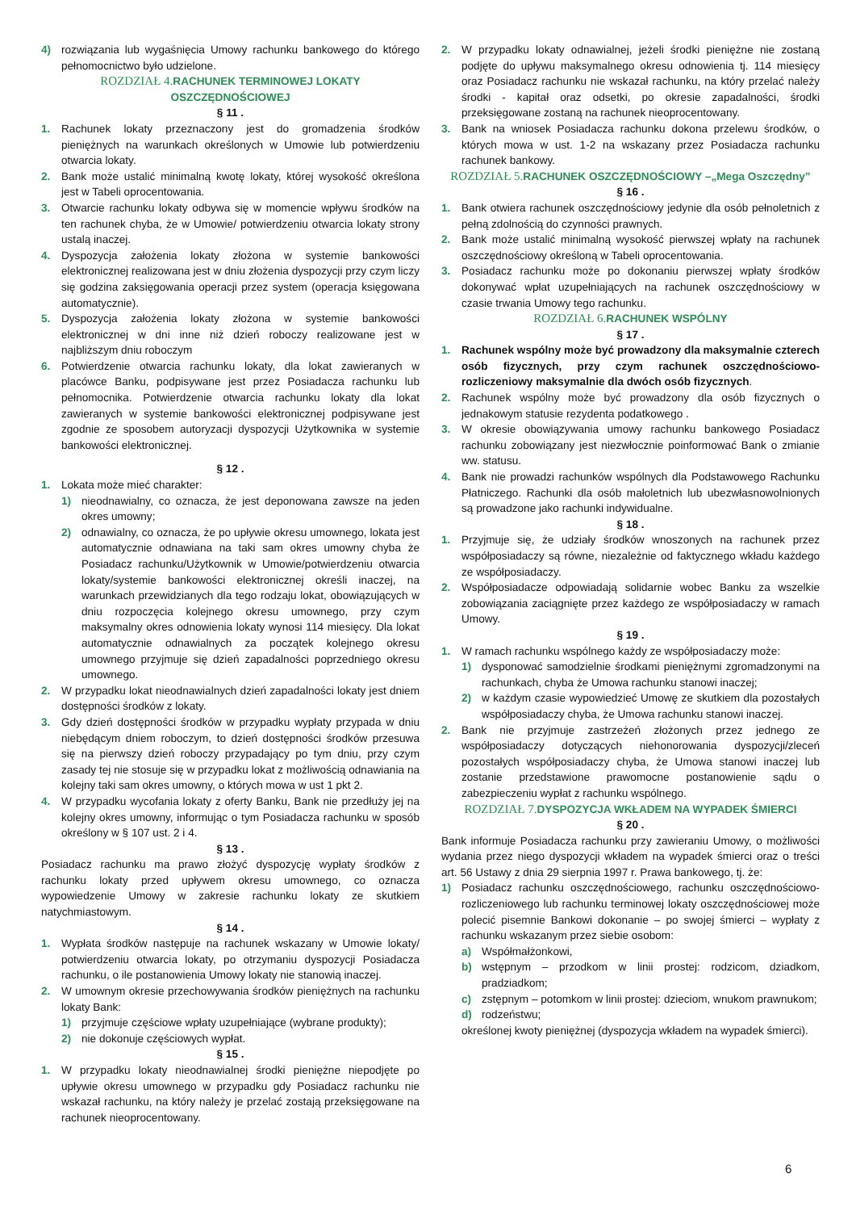4) rozwiązania lub wygaśnięcia Umowy rachunku bankowego do którego pełnomocnictwo było udzielone.
ROZDZIAŁ 4. RACHUNEK TERMINOWEJ LOKATY OSZCZĘDNOŚCIOWEJ
§ 11 .
1. Rachunek lokaty przeznaczony jest do gromadzenia środków pieniężnych na warunkach określonych w Umowie lub potwierdzeniu otwarcia lokaty.
2. Bank może ustalić minimalną kwotę lokaty, której wysokość określona jest w Tabeli oprocentowania.
3. Otwarcie rachunku lokaty odbywa się w momencie wpływu środków na ten rachunek chyba, że w Umowie/ potwierdzeniu otwarcia lokaty strony ustalą inaczej.
4. Dyspozycja założenia lokaty złożona w systemie bankowości elektronicznej realizowana jest w dniu złożenia dyspozycji przy czym liczy się godzina zaksięgowania operacji przez system (operacja księgowana automatycznie).
5. Dyspozycja założenia lokaty złożona w systemie bankowości elektronicznej w dni inne niż dzień roboczy realizowane jest w najbliższym dniu roboczym
6. Potwierdzenie otwarcia rachunku lokaty, dla lokat zawieranych w placówce Banku, podpisywane jest przez Posiadacza rachunku lub pełnomocnika. Potwierdzenie otwarcia rachunku lokaty dla lokat zawieranych w systemie bankowości elektronicznej podpisywane jest zgodnie ze sposobem autoryzacji dyspozycji Użytkownika w systemie bankowości elektronicznej.
§ 12 .
1. Lokata może mieć charakter:
1) nieodnawialny, co oznacza, że jest deponowana zawsze na jeden okres umowny;
2) odnawialny, co oznacza, że po upływie okresu umownego, lokata jest automatycznie odnawiana na taki sam okres umowny chyba że Posiadacz rachunku/Użytkownik w Umowie/potwierdzeniu otwarcia lokaty/systemie bankowości elektronicznej określi inaczej, na warunkach przewidzianych dla tego rodzaju lokat, obowiązujących w dniu rozpoczęcia kolejnego okresu umownego, przy czym maksymalny okres odnowienia lokaty wynosi 114 miesięcy. Dla lokat automatycznie odnawialnych za początek kolejnego okresu umownego przyjmuje się dzień zapadalności poprzedniego okresu umownego.
2. W przypadku lokat nieodnawialnych dzień zapadalności lokaty jest dniem dostępności środków z lokaty.
3. Gdy dzień dostępności środków w przypadku wypłaty przypada w dniu niebędącym dniem roboczym, to dzień dostępności środków przesuwa się na pierwszy dzień roboczy przypadający po tym dniu, przy czym zasady tej nie stosuje się w przypadku lokat z możliwością odnawiania na kolejny taki sam okres umowny, o których mowa w ust 1 pkt 2.
4. W przypadku wycofania lokaty z oferty Banku, Bank nie przedłuży jej na kolejny okres umowny, informując o tym Posiadacza rachunku w sposób określony w § 107 ust. 2 i 4.
§ 13 .
Posiadacz rachunku ma prawo złożyć dyspozycję wypłaty środków z rachunku lokaty przed upływem okresu umownego, co oznacza wypowiedzenie Umowy w zakresie rachunku lokaty ze skutkiem natychmiastowym.
§ 14 .
1. Wypłata środków następuje na rachunek wskazany w Umowie lokaty/ potwierdzeniu otwarcia lokaty, po otrzymaniu dyspozycji Posiadacza rachunku, o ile postanowienia Umowy lokaty nie stanowią inaczej.
2. W umownym okresie przechowywania środków pieniężnych na rachunku lokaty Bank:
1) przyjmuje częściowe wpłaty uzupełniające (wybrane produkty);
2) nie dokonuje częściowych wypłat.
§ 15 .
1. W przypadku lokaty nieodnawialnej środki pieniężne niepodjęte po upływie okresu umownego w przypadku gdy Posiadacz rachunku nie wskazał rachunku, na który należy je przelać zostają przeksięgowane na rachunek nieoprocentowany.
2. W przypadku lokaty odnawialnej, jeżeli środki pieniężne nie zostaną podjęte do upływu maksymalnego okresu odnowienia tj. 114 miesięcy oraz Posiadacz rachunku nie wskazał rachunku, na który przelać należy środki - kapitał oraz odsetki, po okresie zapadalności, środki przeksięgowane zostaną na rachunek nieoprocentowany.
3. Bank na wniosek Posiadacza rachunku dokona przelewu środków, o których mowa w ust. 1-2 na wskazany przez Posiadacza rachunku rachunek bankowy.
ROZDZIAŁ 5. RACHUNEK OSZCZĘDNOŚCIOWY –„Mega Oszczędny”
§ 16 .
1. Bank otwiera rachunek oszczędnościowy jedynie dla osób pełnoletnich z pełną zdolnością do czynności prawnych.
2. Bank może ustalić minimalną wysokość pierwszej wpłaty na rachunek oszczędnościowy określoną w Tabeli oprocentowania.
3. Posiadacz rachunku może po dokonaniu pierwszej wpłaty środków dokonywać wpłat uzupełniających na rachunek oszczędnościowy w czasie trwania Umowy tego rachunku.
ROZDZIAŁ 6. RACHUNEK WSPÓLNY
§ 17 .
1. Rachunek wspólny może być prowadzony dla maksymalnie czterech osób fizycznych, przy czym rachunek oszczędnościowo-rozliczeniowy maksymalnie dla dwóch osób fizycznych.
2. Rachunek wspólny może być prowadzony dla osób fizycznych o jednakowym statusie rezydenta podatkowego .
3. W okresie obowiązywania umowy rachunku bankowego Posiadacz rachunku zobowiązany jest niezwłocznie poinformować Bank o zmianie ww. statusu.
4. Bank nie prowadzi rachunków wspólnych dla Podstawowego Rachunku Płatniczego. Rachunki dla osób małoletnich lub ubezwłasnowolnionych są prowadzone jako rachunki indywidualne.
§ 18 .
1. Przyjmuje się, że udziały środków wnoszonych na rachunek przez współposiadaczy są równe, niezależnie od faktycznego wkładu każdego ze współposiadaczy.
2. Współposiadacze odpowiadają solidarnie wobec Banku za wszelkie zobowiązania zaciągnięte przez każdego ze współposiadaczy w ramach Umowy.
§ 19 .
1. W ramach rachunku wspólnego każdy ze współposiadaczy może:
1) dysponować samodzielnie środkami pieniężnymi zgromadzonymi na rachunkach, chyba że Umowa rachunku stanowi inaczej;
2) w każdym czasie wypowiedzieć Umowę ze skutkiem dla pozostałych współposiadaczy chyba, że Umowa rachunku stanowi inaczej.
2. Bank nie przyjmuje zastrzeżeń złożonych przez jednego ze współposiadaczy dotyczących niehonorowania dyspozycji/zleceń pozostałych współposiadaczy chyba, że Umowa stanowi inaczej lub zostanie przedstawione prawomocne postanowienie sądu o zabezpieczeniu wypłat z rachunku wspólnego.
ROZDZIAŁ 7. DYSPOZYCJA WKŁADEM NA WYPADEK ŚMIERCI
§ 20 .
Bank informuje Posiadacza rachunku przy zawieraniu Umowy, o możliwości wydania przez niego dyspozycji wkładem na wypadek śmierci oraz o treści art. 56 Ustawy z dnia 29 sierpnia 1997 r. Prawa bankowego, tj. że:
1) Posiadacz rachunku oszczędnościowego, rachunku oszczędnościowo-rozliczeniowego lub rachunku terminowej lokaty oszczędnościowej może polecić pisemnie Bankowi dokonanie – po swojej śmierci – wypłaty z rachunku wskazanym przez siebie osobom:
a) Współmałżonkowi,
b) wstępnym – przodkom w linii prostej: rodzicom, dziadkom, pradziadkom;
c) zstępnym – potomkom w linii prostej: dzieciom, wnukom prawnukom;
d) rodzeństwu;
określonej kwoty pieniężnej (dyspozycja wkładem na wypadek śmierci).
6